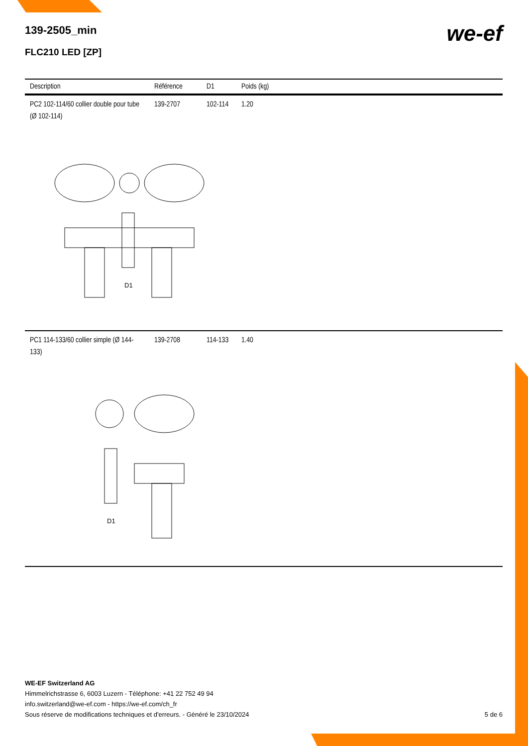we-ef
139-2505_min
FLC210 LED [ZP]
| Description | Référence | D1 | Poids (kg) |
| --- | --- | --- | --- |
| PC2 102-114/60 collier double pour tube (Ø 102-114) | 139-2707 | 102-114 | 1.20 |
| D1 | | | |
| PC1 114-133/60 collier simple (Ø 144-133) | 139-2708 | 114-133 | 1.40 |
| D1 | | | |
WE-EF Switzerland AG
Himmelrichstrasse 6, 6003 Luzern - Téléphone: +41 22 752 49 94
info.switzerland@we-ef.com - https://we-ef.com/ch_fr
Sous réserve de modifications techniques et d'erreurs. - Généré le 23/10/2024 5 de 6